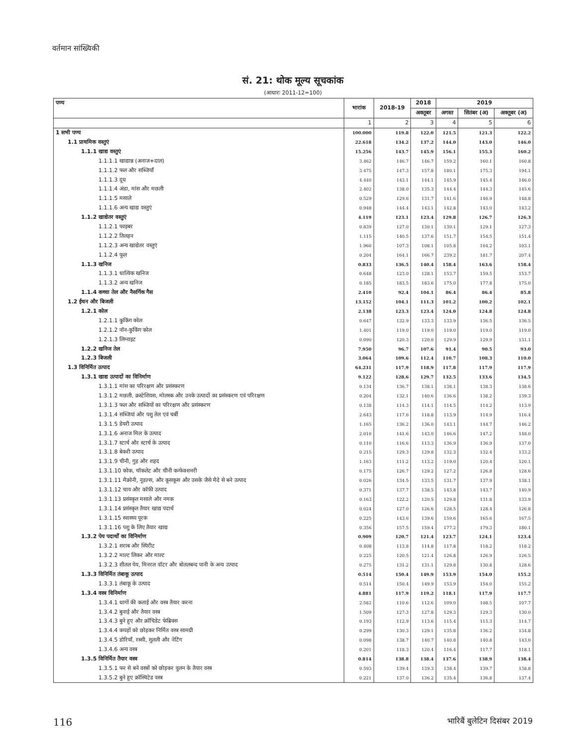वर्तमान सांख्यिकी
सं. 21: थोक मूल्य सूचकांक
(आधारः 2011-12=100)
| पण्य | भारांक | 2018-19 | 2018 | 2019 | | |
| --- | --- | --- | --- | --- | --- | --- |
| | | | अक्तूबर | अगस्त | सितंबर (अ) | अक्तूबर (अ) |
| | 1 | 2 | 3 | 4 | 5 | 6 |
| 1 सभी पण्य | 100.000 | 119.8 | 122.0 | 121.5 | 121.3 | 122.2 |
| 1.1 प्राथमिक वस्तुएं | 22.618 | 134.2 | 137.2 | 144.0 | 143.0 | 146.0 |
| 1.1.1 खाद्य वस्तुएं | 15.256 | 143.7 | 145.9 | 156.1 | 155.3 | 160.2 |
| 1.1.1.1 खाद्यान्न (अनाज+दाल) | 3.462 | 146.7 | 146.7 | 159.2 | 160.1 | 160.8 |
| 1.1.1.2 फल और सब्जियाँ | 3.475 | 147.3 | 157.8 | 180.1 | 175.3 | 194.1 |
| 1.1.1.3 दूध | 4.440 | 143.1 | 144.1 | 145.9 | 145.4 | 146.0 |
| 1.1.1.4 अंडा, मांस और मछली | 2.402 | 138.0 | 135.3 | 144.4 | 144.3 | 145.6 |
| 1.1.1.5 मसाले | 0.529 | 129.6 | 131.7 | 141.6 | 146.9 | 148.8 |
| 1.1.1.6 अन्य खाद्य वस्तुएं | 0.948 | 144.4 | 143.1 | 142.8 | 143.0 | 143.2 |
| 1.1.2 खाद्येतर वस्तुएं | 4.119 | 123.1 | 123.4 | 129.8 | 126.7 | 126.3 |
| 1.1.2.1 फाइबर | 0.839 | 127.0 | 130.1 | 130.1 | 129.1 | 127.3 |
| 1.1.2.2 तिलहन | 1.115 | 140.5 | 137.6 | 151.7 | 154.5 | 151.4 |
| 1.1.2.3 अन्य खाद्येतर वस्तुएं | 1.960 | 107.3 | 108.1 | 105.8 | 104.2 | 103.1 |
| 1.1.2.4 फूल | 0.204 | 164.1 | 166.7 | 239.2 | 181.7 | 207.4 |
| 1.1.3 खनिज | 0.833 | 136.5 | 140.4 | 158.4 | 163.6 | 158.4 |
| 1.1.3.1 धात्विक खनिज | 0.648 | 123.0 | 128.1 | 153.7 | 159.5 | 153.7 |
| 1.1.3.2 अन्य खनिज | 0.185 | 183.5 | 183.6 | 175.0 | 177.8 | 175.0 |
| 1.1.4 कच्चा तेल और नैसर्गिक गैस | 2.410 | 92.4 | 104.1 | 86.4 | 86.4 | 85.8 |
| 1.2 ईंधन और बिजली | 13.152 | 104.1 | 111.3 | 101.2 | 100.2 | 102.1 |
| 1.2.1 कोल | 2.138 | 123.3 | 123.4 | 124.0 | 124.8 | 124.8 |
| 1.2.1.1 कुकिंग कोल | 0.647 | 132.9 | 133.3 | 133.9 | 136.5 | 136.5 |
| 1.2.1.2 नॉन-कुकिंग कोल | 1.401 | 119.0 | 119.0 | 119.0 | 119.0 | 119.0 |
| 1.2.1.3 लिग्नाइट | 0.090 | 120.3 | 120.0 | 129.9 | 129.9 | 131.1 |
| 1.2.2 खनिज तेल | 7.950 | 96.7 | 107.6 | 91.4 | 90.5 | 93.0 |
| 1.2.3 बिजली | 3.064 | 109.6 | 112.4 | 110.7 | 108.3 | 110.0 |
| 1.3 विनिर्मित उत्पाद | 64.231 | 117.9 | 118.9 | 117.8 | 117.9 | 117.9 |
| 1.3.1 खाद्य उत्पादों का विनिर्माण | 9.122 | 128.6 | 129.7 | 132.5 | 133.6 | 134.5 |
| 1.3.1.1 मांस का परिरक्षण और प्रसंस्करण | 0.134 | 136.7 | 138.1 | 138.1 | 138.3 | 138.6 |
| 1.3.1.2 मछली, क्रस्टेशियस, मोलस्क और उनके उत्पादों का प्रसंस्करण एवं परिरक्षण | 0.204 | 132.1 | 140.6 | 136.6 | 138.2 | 139.3 |
| 1.3.1.3 फल और सब्जियों का परिरक्षण और प्रसंस्करण | 0.138 | 114.3 | 114.1 | 114.5 | 114.2 | 113.9 |
| 1.3.1.4 सब्जियां और पशु तेल एवं चर्बी | 2.643 | 117.6 | 118.8 | 113.9 | 114.9 | 116.4 |
| 1.3.1.5 डेयरी उत्पाद | 1.165 | 136.2 | 136.0 | 143.1 | 144.7 | 146.2 |
| 1.3.1.6 अनाज मिल के उत्पाद | 2.010 | 141.6 | 143.0 | 146.6 | 147.2 | 148.0 |
| 1.3.1.7 स्टार्च और स्टार्च के उत्पाद | 0.110 | 116.6 | 113.3 | 136.9 | 136.9 | 137.0 |
| 1.3.1.8 बेकरी उत्पाद | 0.215 | 129.3 | 129.8 | 132.3 | 132.4 | 133.2 |
| 1.3.1.9 चीनी, गुड़ और शहद | 1.163 | 111.2 | 113.2 | 119.0 | 120.4 | 120.1 |
| 1.3.1.10 कोक, चॉकलेट और चीनी कन्फेक्शनरी | 0.175 | 126.7 | 129.2 | 127.2 | 126.8 | 128.6 |
| 1.3.1.11 मैक्रोनी, नूडल्स, और कूसकूस और उसके जैसे मैदे से बने उत्पाद | 0.026 | 134.5 | 133.5 | 131.7 | 137.9 | 138.1 |
| 1.3.1.12 चाय और कॉफी उत्पाद | 0.371 | 137.7 | 138.5 | 143.8 | 143.7 | 140.9 |
| 1.3.1.13 प्रसंस्कृत मसाले और नमक | 0.163 | 122.2 | 120.5 | 129.8 | 131.8 | 133.9 |
| 1.3.1.14 प्रसंस्कृत तैयार खाद्य पदार्थ | 0.024 | 127.0 | 126.6 | 128.5 | 128.4 | 126.8 |
| 1.3.1.15 स्वास्थ्य पूरक | 0.225 | 143.6 | 139.6 | 159.6 | 165.6 | 167.5 |
| 1.3.1.16 पशु के लिए तैयार खाद्य | 0.356 | 157.5 | 159.4 | 177.2 | 179.3 | 180.1 |
| 1.3.2 पेय पदार्थों का विनिर्माण | 0.909 | 120.7 | 121.4 | 123.7 | 124.1 | 123.4 |
| 1.3.2.1 शराब और स्पिरीट | 0.408 | 113.8 | 114.8 | 117.8 | 118.2 | 118.2 |
| 1.3.2.2 माल्ट लिकर और माल्ट | 0.225 | 120.5 | 121.4 | 126.8 | 126.9 | 126.5 |
| 1.3.2.3 शीतल पेय, मिनरल वॉटर और बोतलबन्द पानी के अन्य उत्पाद | 0.275 | 131.2 | 131.1 | 129.8 | 130.8 | 128.6 |
| 1.3.3 विनिर्मित तंबाकू उत्पाद | 0.514 | 150.4 | 149.9 | 153.9 | 154.0 | 155.2 |
| 1.3.3.1 तंबाकू के उत्पाद | 0.514 | 150.4 | 149.9 | 153.9 | 154.0 | 155.2 |
| 1.3.4 वस्त्र विनिर्माण | 4.881 | 117.9 | 119.2 | 118.1 | 117.9 | 117.7 |
| 1.3.4.1 धागों की कताई और वस्त्र तैयार करना | 2.582 | 110.6 | 112.6 | 109.0 | 108.5 | 107.7 |
| 1.3.4.2 बुनाई और तैयार वस्त्र | 1.509 | 127.3 | 127.8 | 129.3 | 129.3 | 130.0 |
| 1.3.4.3 बुने हुए और क्रॉचिडेट फेब्रिक्स | 0.193 | 112.9 | 113.6 | 115.4 | 115.3 | 114.7 |
| 1.3.4.4 कपड़ों को छोड़कर निर्मित वस्त्र सामग्री | 0.299 | 130.3 | 129.1 | 135.8 | 136.2 | 134.8 |
| 1.3.4.5 डोरियाँ, रस्सी, सुतली और नेटिंग | 0.098 | 138.7 | 140.7 | 140.8 | 140.8 | 143.0 |
| 1.3.4.6 अन्य वस्त्र | 0.201 | 118.3 | 120.4 | 116.4 | 117.7 | 118.1 |
| 1.3.5 विनिर्मित तैयार वस्त्र | 0.814 | 138.8 | 138.4 | 137.6 | 138.9 | 138.4 |
| 1.3.5.1 फर से बने वस्त्रों को छोड़कर वुलन के तैयार वस्त्र | 0.593 | 139.4 | 139.3 | 138.4 | 139.7 | 138.8 |
| 1.3.5.2 बुने हुए क्रॉस्चिटेड वस्त्र | 0.221 | 137.0 | 136.2 | 135.4 | 136.8 | 137.4 |
116 भारिबैं बुलेटिन दिसंबर 2019